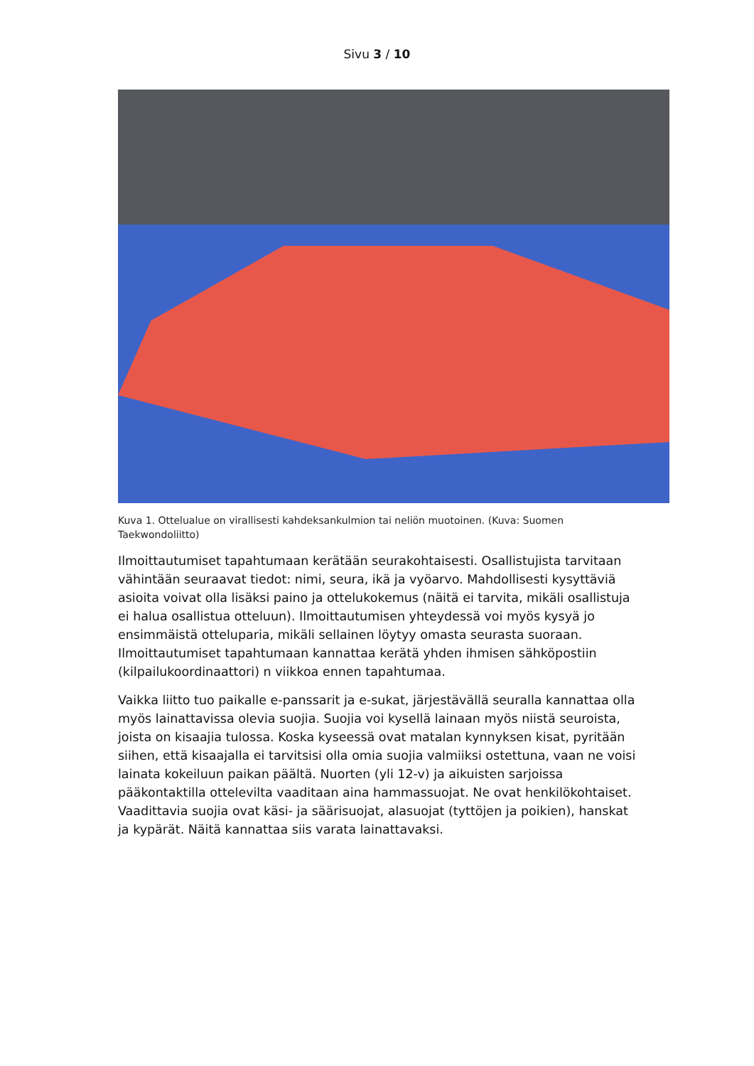Sivu 3 / 10
Kuva 1. Ottelualue on virallisesti kahdeksankulmion tai neliön muotoinen. (Kuva: Suomen Taekwondoliitto)
Ilmoittautumiset tapahtumaan kerätään seurakohtaisesti. Osallistujista tarvitaan vähintään seuraavat tiedot: nimi, seura, ikä ja vyöarvo. Mahdollisesti kysyttäviä asioita voivat olla lisäksi paino ja ottelukokemus (näitä ei tarvita, mikäli osallistuja ei halua osallistua otteluun). Ilmoittautumisen yhteydessä voi myös kysyä jo ensimmäistä otteluparia, mikäli sellainen löytyy omasta seurasta suoraan. Ilmoittautumiset tapahtumaan kannattaa kerätä yhden ihmisen sähköpostiin (kilpailukoordinaattori) n viikkoa ennen tapahtumaa.
Vaikka liitto tuo paikalle e-panssarit ja e-sukat, järjestävällä seuralla kannattaa olla myös lainattavissa olevia suojia. Suojia voi kysellä lainaan myös niistä seuroista, joista on kisaajia tulossa. Koska kyseessä ovat matalan kynnyksen kisat, pyritään siihen, että kisaajalla ei tarvitsisi olla omia suojia valmiiksi ostettuna, vaan ne voisi lainata kokeiluun paikan päältä. Nuorten (yli 12-v) ja aikuisten sarjoissa pääkontaktilla ottelevilta vaaditaan aina hammassuojat. Ne ovat henkilökohtaiset. Vaadittavia suojia ovat käsi- ja säärisuojat, alasuojat (tyttöjen ja poikien), hanskat ja kypärät. Näitä kannattaa siis varata lainattavaksi.